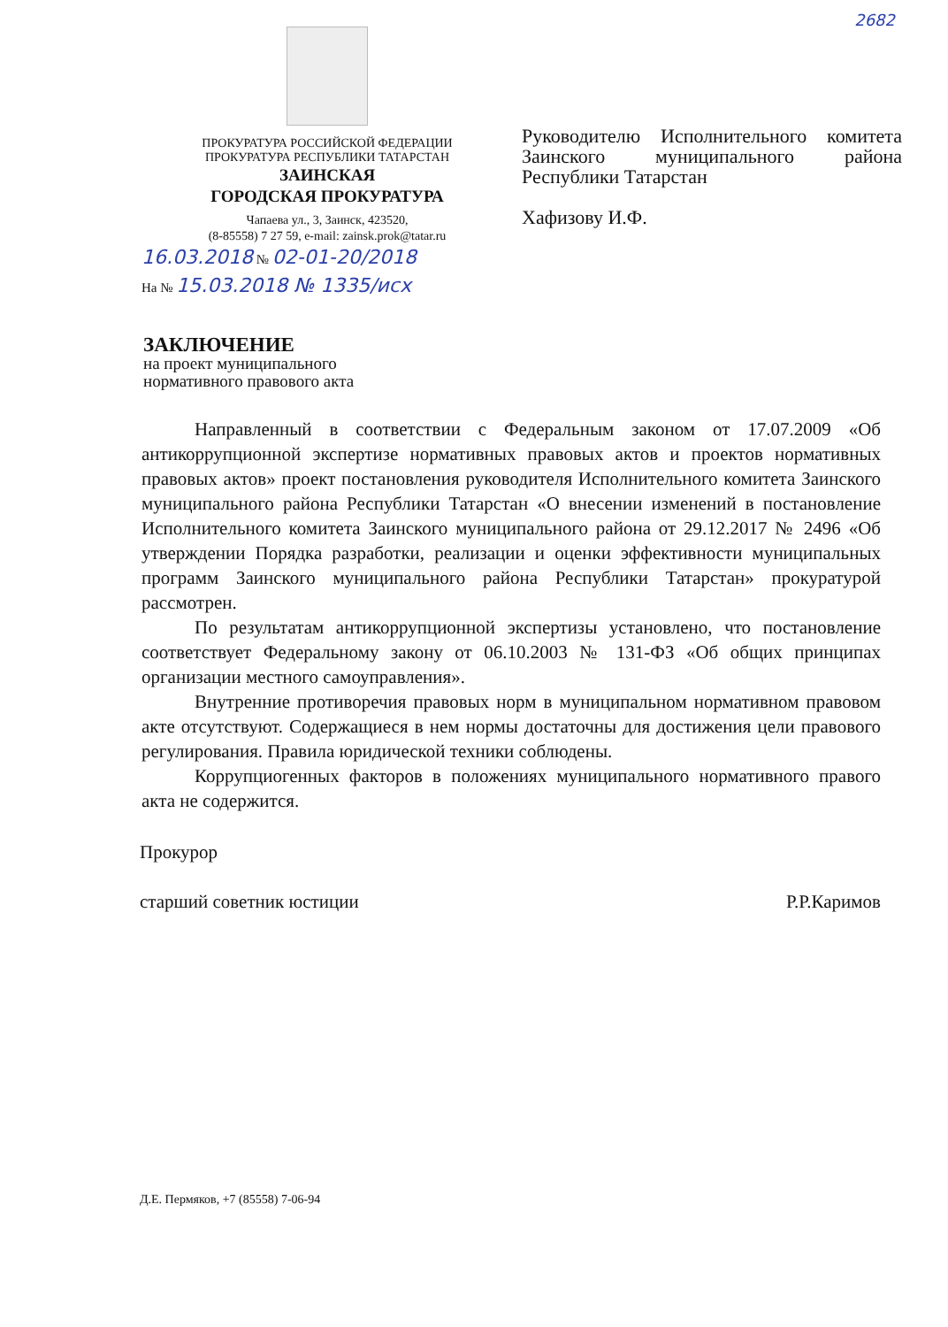2682
ПРОКУРАТУРА РОССИЙСКОЙ ФЕДЕРАЦИИ
ПРОКУРАТУРА РЕСПУБЛИКИ ТАТАРСТАН
ЗАИНСКАЯ
ГОРОДСКАЯ ПРОКУРАТУРА
Чапаева ул., 3, Заинск, 423520,
(8-85558) 7 27 59, e-mail: zainsk.prok@tatar.ru
Руководителю Исполнительного комитета Заинского муниципального района Республики Татарстан
Хафизову И.Ф.
16.03.2018 № 02-01-20/2018
На № 15.03.2018 № 1335/исх
ЗАКЛЮЧЕНИЕ
на проект муниципального
нормативного правового акта
Направленный в соответствии с Федеральным законом от 17.07.2009 «Об антикоррупционной экспертизе нормативных правовых актов и проектов нормативных правовых актов» проект постановления руководителя Исполнительного комитета Заинского муниципального района Республики Татарстан «О внесении изменений в постановление Исполнительного комитета Заинского муниципального района от 29.12.2017 № 2496 «Об утверждении Порядка разработки, реализации и оценки эффективности муниципальных программ Заинского муниципального района Республики Татарстан» прокуратурой рассмотрен.
По результатам антикоррупционной экспертизы установлено, что постановление соответствует Федеральному закону от 06.10.2003 № 131-ФЗ «Об общих принципах организации местного самоуправления».
Внутренние противоречия правовых норм в муниципальном нормативном правовом акте отсутствуют. Содержащиеся в нем нормы достаточны для достижения цели правового регулирования. Правила юридической техники соблюдены.
Коррупциогенных факторов в положениях муниципального нормативного правого акта не содержится.
Прокурор
старший советник юстиции Р.Р.Каримов
Д.Е. Пермяков, +7 (85558) 7-06-94